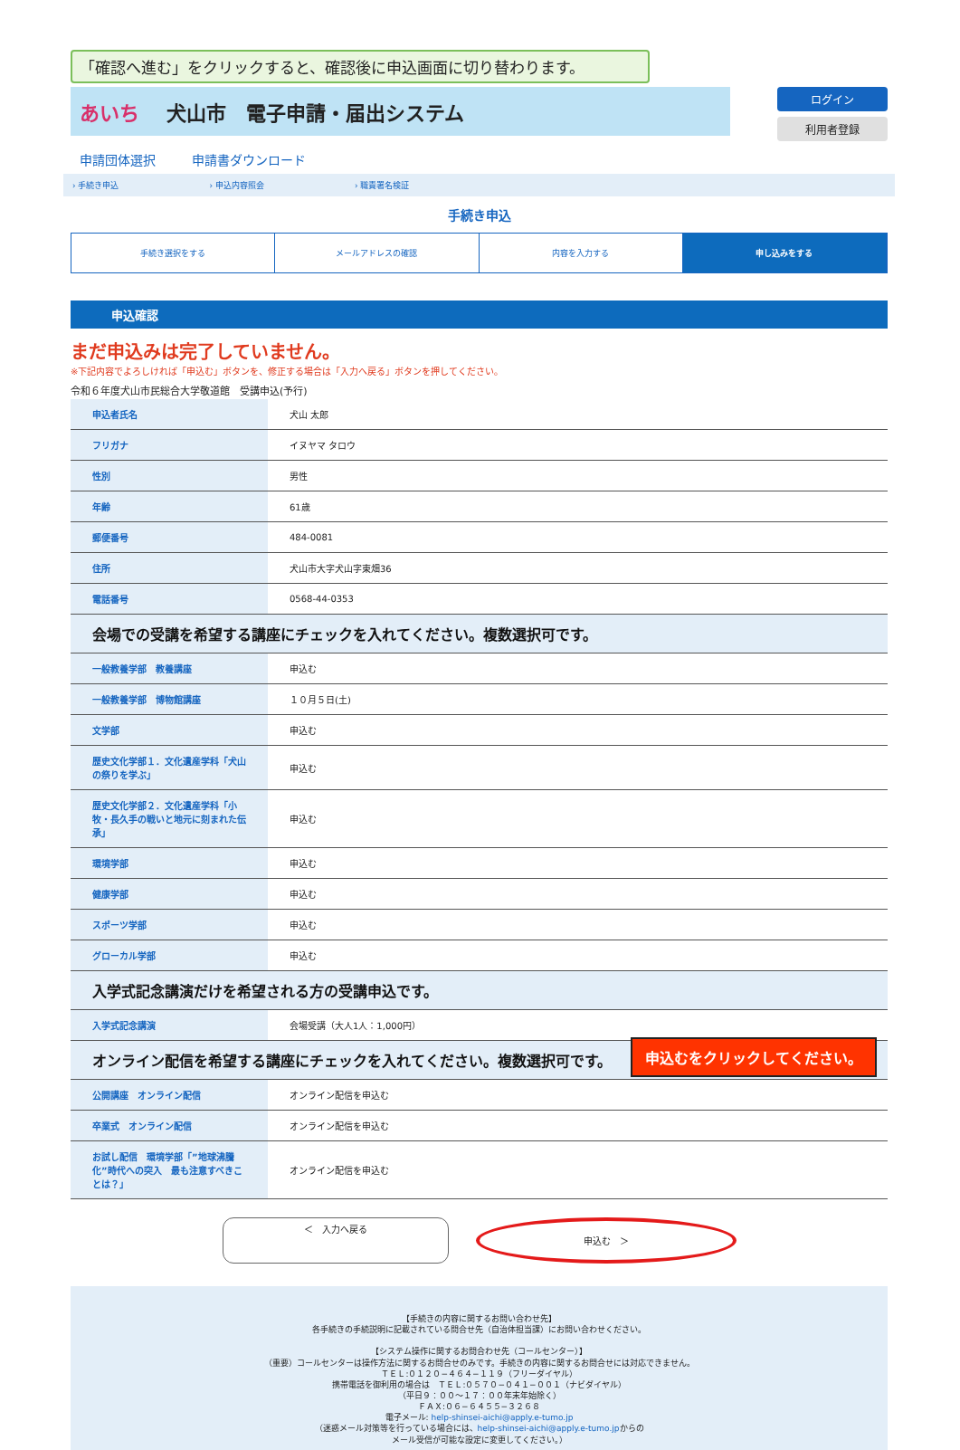「確認へ進む」をクリックすると、確認後に申込画面に切り替わります。
あいち 犬山市　電子申請・届出システム
ログイン
利用者登録
申請団体選択 申請書ダウンロード
› 手続き申込 › 申込内容照会 › 職責署名検証
手続き申込
手続き選択をする メールアドレスの確認 内容を入力する 申し込みをする
申込確認
まだ申込みは完了していません。
※下記内容でよろしければ「申込む」ボタンを、修正する場合は「入力へ戻る」ボタンを押してください。
令和６年度犬山市民総合大学敬道館　受講申込(予行)
| 申込者氏名 | 犬山 太郎 |
| フリガナ | イヌヤマ タロウ |
| 性別 | 男性 |
| 年齢 | 61歳 |
| 郵便番号 | 484-0081 |
| 住所 | 犬山市大字犬山字東畑36 |
| 電話番号 | 0568-44-0353 |
| 会場での受講を希望する講座にチェックを入れてください。複数選択可です。 | |
| 一般教養学部 教養講座 | 申込む |
| 一般教養学部 博物館講座 | １０月５日(土) |
| 文学部 | 申込む |
| 歴史文化学部１．文化遺産学科「犬山の祭りを学ぶ」 | 申込む |
| 歴史文化学部２．文化遺産学科「小牧・長久手の戦いと地元に刻まれた伝承」 | 申込む |
| 環境学部 | 申込む |
| 健康学部 | 申込む |
| スポーツ学部 | 申込む |
| グローカル学部 | 申込む |
| 入学式記念講演だけを希望される方の受講申込です。 | |
| 入学式記念講演 | 会場受講（大人1人：1,000円） |
| オンライン配信を希望する講座にチェックを入れてください。複数選択可です。 | |
| 公開講座 オンライン配信 | オンライン配信を申込む |
| 卒業式 オンライン配信 | オンライン配信を申込む |
| お試し配信 環境学部「”地球沸騰化”時代への突入 最も注意すべきことは？」 | オンライン配信を申込む |
申込むをクリックしてください。
＜　入力へ戻る
申込む　＞
【手続きの内容に関するお問い合わせ先】
各手続きの手続説明に記載されている問合せ先（自治体担当課）にお問い合わせください。
【システム操作に関するお問合わせ先（コールセンター）】
（重要）コールセンターは操作方法に関するお問合せのみです。手続きの内容に関するお問合せには対応できません。
ＴＥＬ:０１２０−４６４−１１９（フリーダイヤル）
携帯電話を御利用の場合は　ＴＥＬ:０５７０−０４１−００１（ナビダイヤル）
（平日９：００〜１７：００年末年始除く）
ＦＡＸ:０６−６４５５−３２６８
電子メール: help-shinsei-aichi@apply.e-tumo.jp
（迷惑メール対策等を行っている場合には、help-shinsei-aichi@apply.e-tumo.jpからの
メール受信が可能な設定に変更してください。）